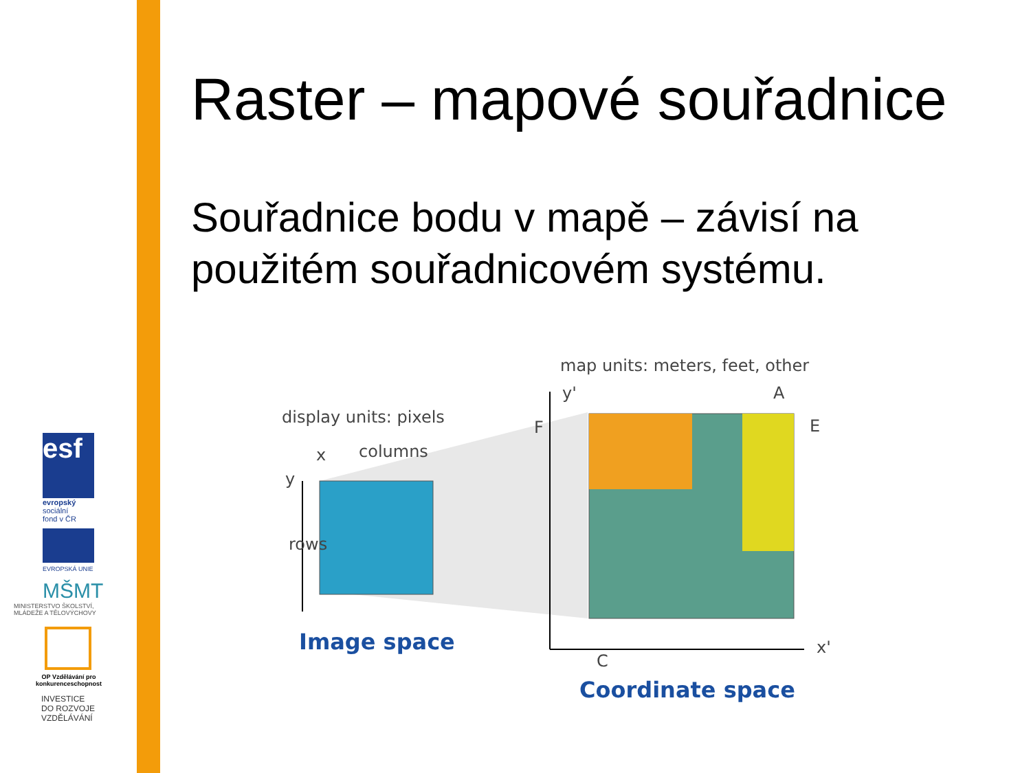esf
evropský
sociální
fond v ČR
EVROPSKÁ UNIE
MŠMT
MINISTERSTVO ŠKOLSTVÍ, MLÁDEŽE A TĚLOVÝCHOVY
OP Vzdělávání pro konkurenceschopnost
INVESTICE
DO ROZVOJE
VZDĚLÁVÁNÍ
Raster – mapové souřadnice
Souřadnice bodu v mapě – závisí na použitém souřadnicovém systému.
map units: meters, feet, other
display units: pixels
x
columns
y
rows
y'
A
E
F
C
x'
Image space
Coordinate space